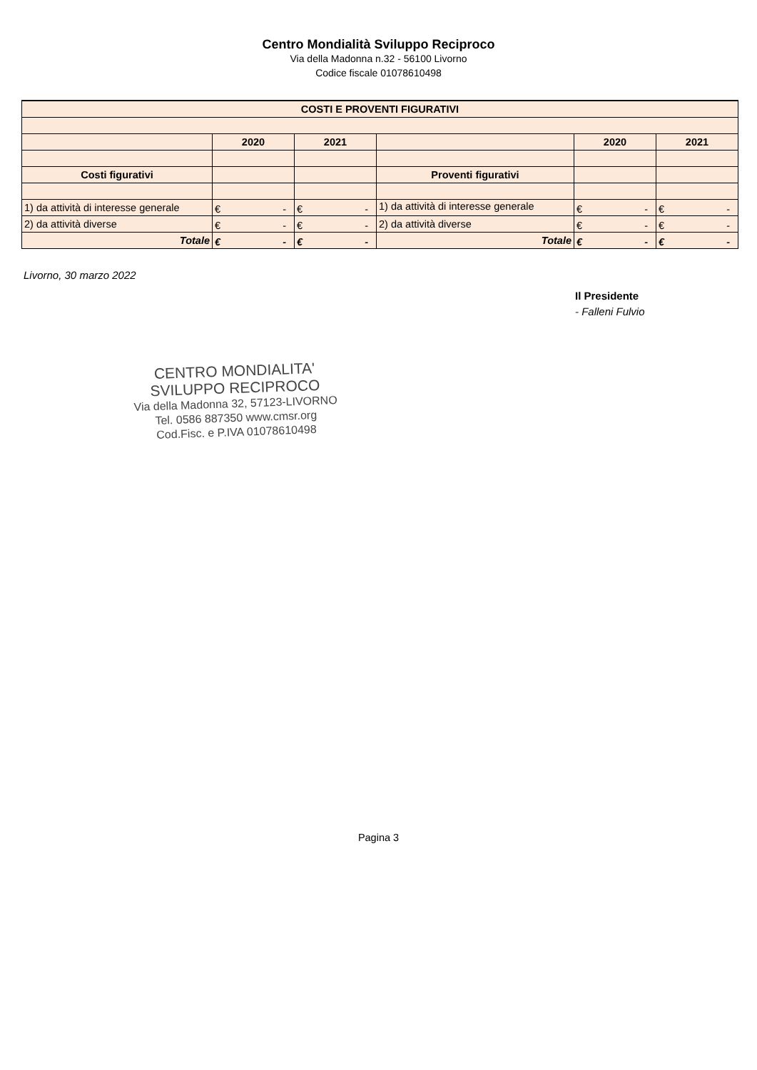Centro Mondialità Sviluppo Reciproco
Via della Madonna n.32 - 56100 Livorno
Codice fiscale 01078610498
| COSTI E PROVENTI FIGURATIVI | | | | | |
| | 2020 | 2021 | | 2020 | 2021 |
| Costi figurativi | | | Proventi figurativi | | |
| 1) da attività di interesse generale | € - | € - | 1) da attività di interesse generale | € - | € - |
| 2) da attività diverse | € - | € - | 2) da attività diverse | € - | € - |
| Totale | € - | € - | Totale | € - | € - |
Livorno, 30 marzo 2022
Il Presidente
- Falleni Fulvio
CENTRO MONDIALITA'
SVILUPPO RECIPROCO
Via della Madonna 32, 57123-LIVORNO
Tel. 0586 887350 www.cmsr.org
Cod.Fisc. e P.IVA 01078610498
Pagina 3